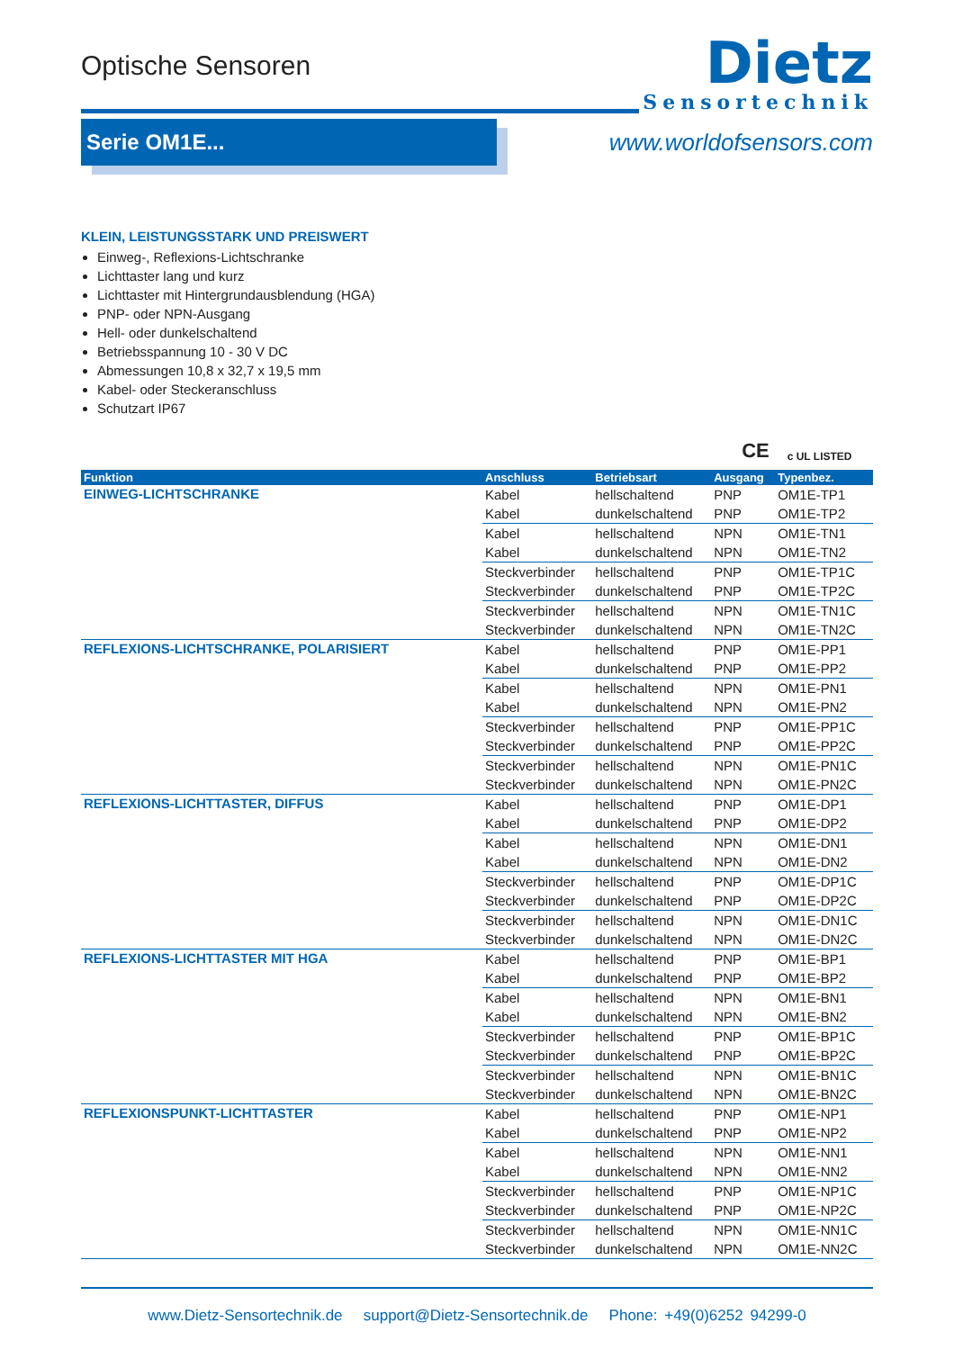Optische Sensoren
Dietz
Sensortechnik
Serie OM1E...
www.worldofsensors.com
KLEIN, LEISTUNGSSTARK UND PREISWERT
Einweg-, Reflexions-Lichtschranke
Lichttaster lang und kurz
Lichttaster mit Hintergrundausblendung (HGA)
PNP- oder NPN-Ausgang
Hell- oder dunkelschaltend
Betriebsspannung 10 - 30 V DC
Abmessungen 10,8 x 32,7 x 19,5 mm
Kabel- oder Steckeranschluss
Schutzart IP67
CE c UL LISTED
| Funktion | Anschluss | Betriebsart | Ausgang | Typenbez. |
| --- | --- | --- | --- | --- |
| EINWEG-LICHTSCHRANKE | Kabel | hellschaltend | PNP | OM1E-TP1 |
| | Kabel | dunkelschaltend | PNP | OM1E-TP2 |
| | Kabel | hellschaltend | NPN | OM1E-TN1 |
| | Kabel | dunkelschaltend | NPN | OM1E-TN2 |
| | Steckverbinder | hellschaltend | PNP | OM1E-TP1C |
| | Steckverbinder | dunkelschaltend | PNP | OM1E-TP2C |
| | Steckverbinder | hellschaltend | NPN | OM1E-TN1C |
| | Steckverbinder | dunkelschaltend | NPN | OM1E-TN2C |
| REFLEXIONS-LICHTSCHRANKE, POLARISIERT | Kabel | hellschaltend | PNP | OM1E-PP1 |
| | Kabel | dunkelschaltend | PNP | OM1E-PP2 |
| | Kabel | hellschaltend | NPN | OM1E-PN1 |
| | Kabel | dunkelschaltend | NPN | OM1E-PN2 |
| | Steckverbinder | hellschaltend | PNP | OM1E-PP1C |
| | Steckverbinder | dunkelschaltend | PNP | OM1E-PP2C |
| | Steckverbinder | hellschaltend | NPN | OM1E-PN1C |
| | Steckverbinder | dunkelschaltend | NPN | OM1E-PN2C |
| REFLEXIONS-LICHTTASTER, DIFFUS | Kabel | hellschaltend | PNP | OM1E-DP1 |
| | Kabel | dunkelschaltend | PNP | OM1E-DP2 |
| | Kabel | hellschaltend | NPN | OM1E-DN1 |
| | Kabel | dunkelschaltend | NPN | OM1E-DN2 |
| | Steckverbinder | hellschaltend | PNP | OM1E-DP1C |
| | Steckverbinder | dunkelschaltend | PNP | OM1E-DP2C |
| | Steckverbinder | hellschaltend | NPN | OM1E-DN1C |
| | Steckverbinder | dunkelschaltend | NPN | OM1E-DN2C |
| REFLEXIONS-LICHTTASTER MIT HGA | Kabel | hellschaltend | PNP | OM1E-BP1 |
| | Kabel | dunkelschaltend | PNP | OM1E-BP2 |
| | Kabel | hellschaltend | NPN | OM1E-BN1 |
| | Kabel | dunkelschaltend | NPN | OM1E-BN2 |
| | Steckverbinder | hellschaltend | PNP | OM1E-BP1C |
| | Steckverbinder | dunkelschaltend | PNP | OM1E-BP2C |
| | Steckverbinder | hellschaltend | NPN | OM1E-BN1C |
| | Steckverbinder | dunkelschaltend | NPN | OM1E-BN2C |
| REFLEXIONSPUNKT-LICHTTASTER | Kabel | hellschaltend | PNP | OM1E-NP1 |
| | Kabel | dunkelschaltend | PNP | OM1E-NP2 |
| | Kabel | hellschaltend | NPN | OM1E-NN1 |
| | Kabel | dunkelschaltend | NPN | OM1E-NN2 |
| | Steckverbinder | hellschaltend | PNP | OM1E-NP1C |
| | Steckverbinder | dunkelschaltend | PNP | OM1E-NP2C |
| | Steckverbinder | hellschaltend | NPN | OM1E-NN1C |
| | Steckverbinder | dunkelschaltend | NPN | OM1E-NN2C |
www.Dietz-Sensortechnik.de support@Dietz-Sensortechnik.de Phone: +49(0)6252 94299-0